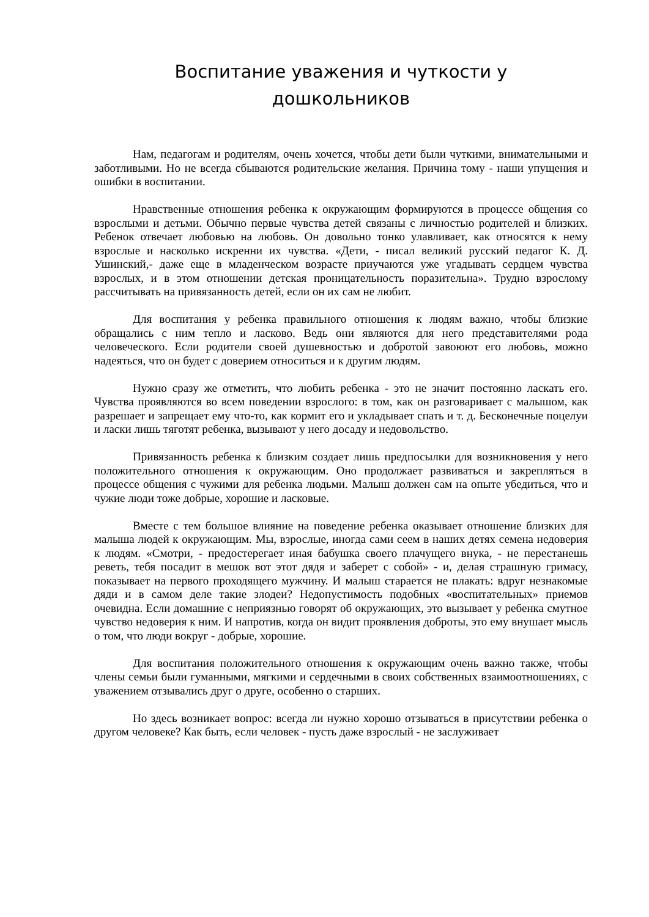Воспитание уважения и чуткости у
дошкольников
Нам, педагогам и родителям, очень хочется, чтобы дети были чуткими, внимательными и заботливыми. Но не всегда сбываются родительские желания. Причина тому - наши упущения и ошибки в воспитании.
Нравственные отношения ребенка к окружающим формируются в процессе общения со взрослыми и детьми. Обычно первые чувства детей связаны с личностью родителей и близких. Ребенок отвечает любовью на любовь. Он довольно тонко улавливает, как относятся к нему взрослые и насколько искренни их чувства. «Дети, - писал великий русский педагог К. Д. Ушинский,- даже еще в младенческом возрасте приучаются уже угадывать сердцем чувства взрослых, и в этом отношении детская проницательность поразительна». Трудно взрослому рассчитывать на привязанность детей, если он их сам не любит.
Для воспитания у ребенка правильного отношения к людям важно, чтобы близкие обращались с ним тепло и ласково. Ведь они являются для него представителями рода человеческого. Если родители своей душевностью и добротой завоюют его любовь, можно надеяться, что он будет с доверием относиться и к другим людям.
Нужно сразу же отметить, что любить ребенка - это не значит постоянно ласкать его. Чувства проявляются во всем поведении взрослого: в том, как он разговаривает с малышом, как разрешает и запрещает ему что-то, как кормит его и укладывает спать и т. д. Бесконечные поцелуи и ласки лишь тяготят ребенка, вызывают у него досаду и недовольство.
Привязанность ребенка к близким создает лишь предпосылки для возникновения у него положительного отношения к окружающим. Оно продолжает развиваться и закрепляться в процессе общения с чужими для ребенка людьми. Малыш должен сам на опыте убедиться, что и чужие люди тоже добрые, хорошие и ласковые.
Вместе с тем большое влияние на поведение ребенка оказывает отношение близких для малыша людей к окружающим. Мы, взрослые, иногда сами сеем в наших детях семена недоверия к людям. «Смотри, - предостерегает иная бабушка своего плачущего внука, - не перестанешь реветь, тебя посадит в мешок вот этот дядя и заберет с собой» - и, делая страшную гримасу, показывает на первого проходящего мужчину. И малыш старается не плакать: вдруг незнакомые дяди и в самом деле такие злодеи? Недопустимость подобных «воспитательных» приемов очевидна. Если домашние с неприязнью говорят об окружающих, это вызывает у ребенка смутное чувство недоверия к ним. И напротив, когда он видит проявления доброты, это ему внушает мысль о том, что люди вокруг - добрые, хорошие.
Для воспитания положительного отношения к окружающим очень важно также, чтобы члены семьи были гуманными, мягкими и сердечными в своих собственных взаимоотношениях, с уважением отзывались друг о друге, особенно о старших.
Но здесь возникает вопрос: всегда ли нужно хорошо отзываться в присутствии ребенка о другом человеке? Как быть, если человек - пусть даже взрослый - не заслуживает